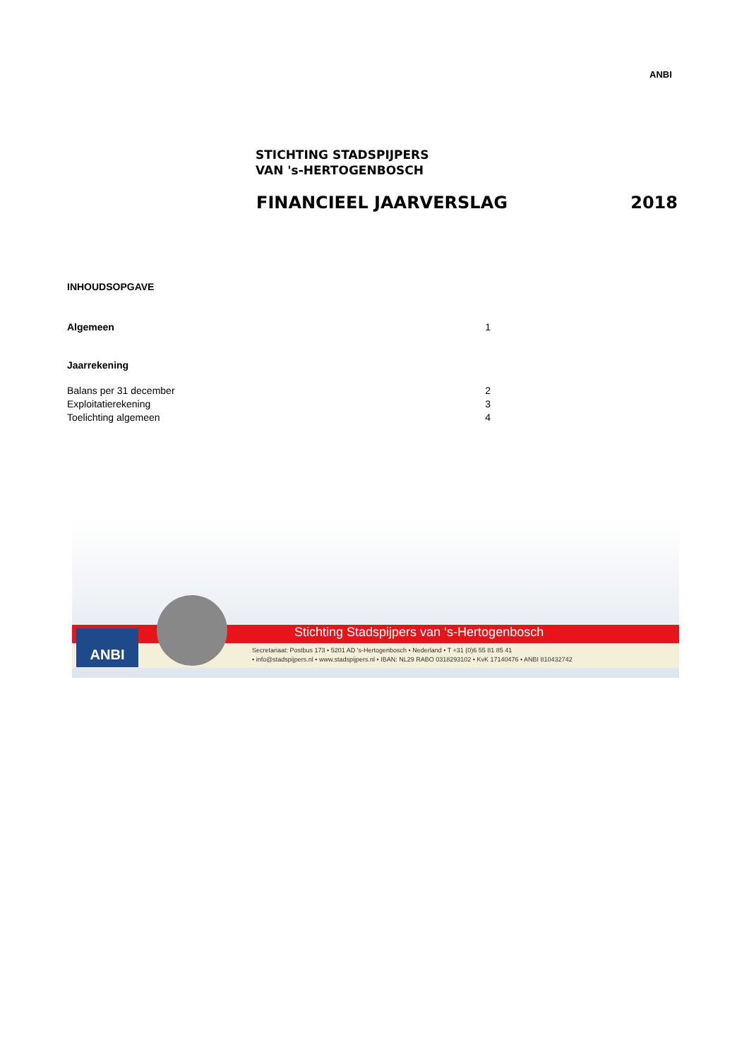ANBI
STICHTING STADSPIJPERS
VAN 's-HERTOGENBOSCH
FINANCIEEL JAARVERSLAG 2018
INHOUDSOPGAVE
Algemeen 1
Jaarrekening
Balans per 31 december 2
Exploitatierekening 3
Toelichting algemeen 4
Stichting Stadspijpers van ‘s-Hertogenbosch
Secretariaat: Postbus 173 • 5201 AD 's-Hertogenbosch • Nederland • T +31 (0)6 55 81 85 41
• info@stadspijpers.nl • www.stadspijpers.nl • IBAN: NL29 RABO 0318293102 • KvK 17140476 • ANBI 810432742
ANBI